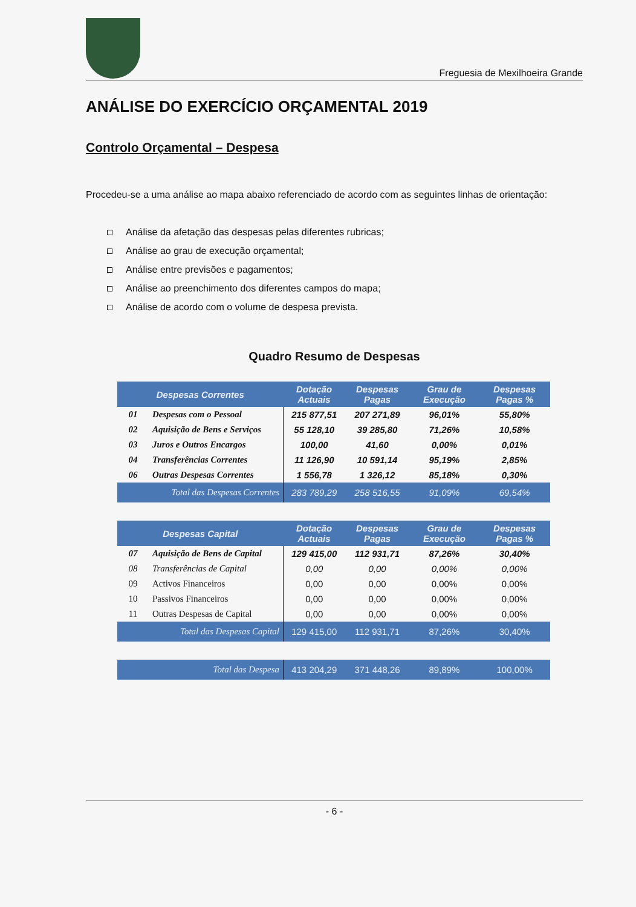Freguesia de Mexilhoeira Grande
ANÁLISE DO EXERCÍCIO ORÇAMENTAL 2019
Controlo Orçamental – Despesa
Procedeu-se a uma análise ao mapa abaixo referenciado de acordo com as seguintes linhas de orientação:
Análise da afetação das despesas pelas diferentes rubricas;
Análise ao grau de execução orçamental;
Análise entre previsões e pagamentos;
Análise ao preenchimento dos diferentes campos do mapa;
Análise de acordo com o volume de despesa prevista.
Quadro Resumo de Despesas
| Despesas Correntes | | Dotação Actuais | Despesas Pagas | Grau de Execução | Despesas Pagas % |
| --- | --- | --- | --- | --- | --- |
| 01 | Despesas com o Pessoal | 215 877,51 | 207 271,89 | 96,01% | 55,80% |
| 02 | Aquisição de Bens e Serviços | 55 128,10 | 39 285,80 | 71,26% | 10,58% |
| 03 | Juros e Outros Encargos | 100,00 | 41,60 | 0,00% | 0,01% |
| 04 | Transferências Correntes | 11 126,90 | 10 591,14 | 95,19% | 2,85% |
| 06 | Outras Despesas Correntes | 1 556,78 | 1 326,12 | 85,18% | 0,30% |
| Total das Despesas Correntes | | 283 789,29 | 258 516,55 | 91,09% | 69,54% |
| Despesas Capital | | Dotação Actuais | Despesas Pagas | Grau de Execução | Despesas Pagas % |
| 07 | Aquisição de Bens de Capital | 129 415,00 | 112 931,71 | 87,26% | 30,40% |
| 08 | Transferências de Capital | 0,00 | 0,00 | 0,00% | 0,00% |
| 09 | Activos Financeiros | 0,00 | 0,00 | 0,00% | 0,00% |
| 10 | Passivos Financeiros | 0,00 | 0,00 | 0,00% | 0,00% |
| 11 | Outras Despesas de Capital | 0,00 | 0,00 | 0,00% | 0,00% |
| Total das Despesas Capital | | 129 415,00 | 112 931,71 | 87,26% | 30,40% |
| Total das Despesa | | 413 204,29 | 371 448,26 | 89,89% | 100,00% |
- 6 -